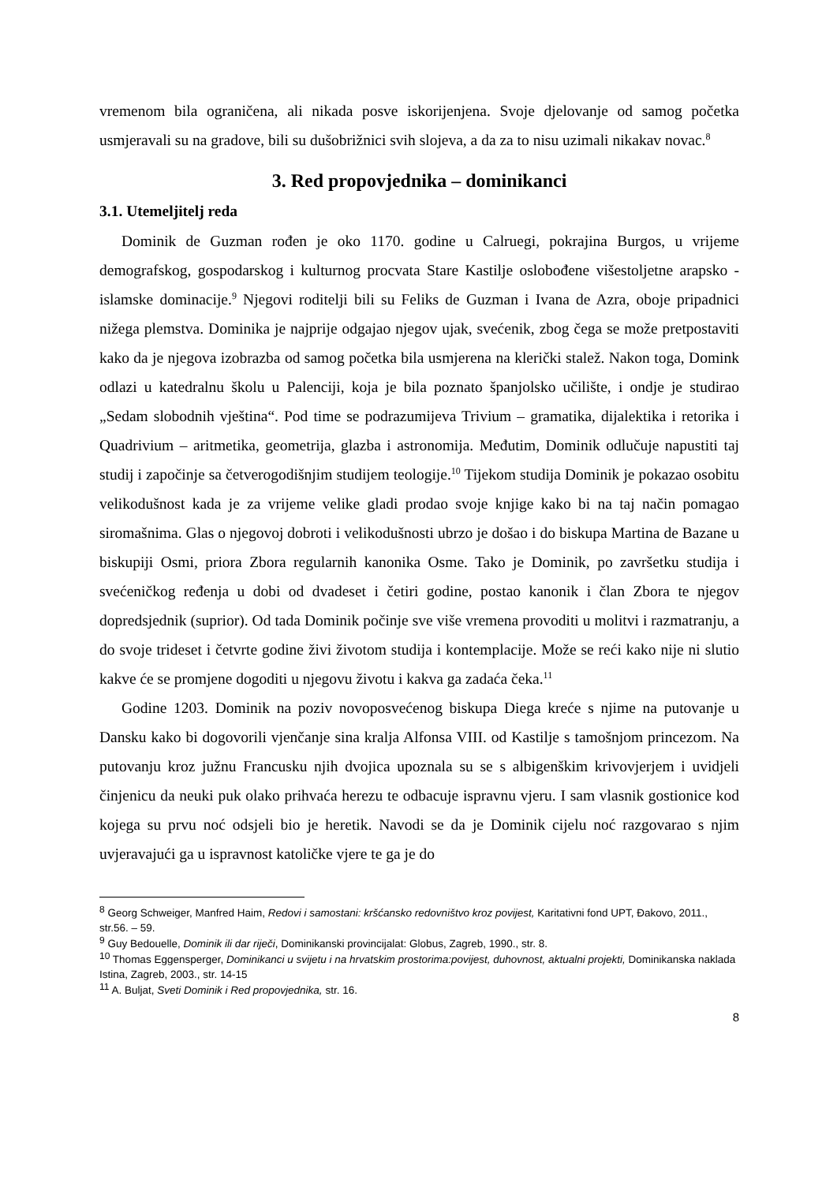vremenom bila ograničena, ali nikada posve iskorijenjena. Svoje djelovanje od samog početka usmjeravali su na gradove, bili su dušobrižnici svih slojeva, a da za to nisu uzimali nikakav novac.<sup>8</sup>
3. Red propovjednika – dominikanci
3.1. Utemeljitelj reda
Dominik de Guzman rođen je oko 1170. godine u Calruegi, pokrajina Burgos, u vrijeme demografskog, gospodarskog i kulturnog procvata Stare Kastilje oslobođene višestoljetne arapsko - islamske dominacije.<sup>9</sup> Njegovi roditelji bili su Feliks de Guzman i Ivana de Azra, oboje pripadnici nižega plemstva. Dominika je najprije odgajao njegov ujak, svećenik, zbog čega se može pretpostaviti kako da je njegova izobrazba od samog početka bila usmjerena na klerički stalež. Nakon toga, Domink odlazi u katedralnu školu u Palenciji, koja je bila poznato španjolsko učilište, i ondje je studirao „Sedam slobodnih vještina“. Pod time se podrazumijeva Trivium – gramatika, dijalektika i retorika i Quadrivium – aritmetika, geometrija, glazba i astronomija. Međutim, Dominik odlučuje napustiti taj studij i započinje sa četverogodišnjim studijem teologije.<sup>10</sup> Tijekom studija Dominik je pokazao osobitu velikodušnost kada je za vrijeme velike gladi prodao svoje knjige kako bi na taj način pomagao siromašnima. Glas o njegovoj dobroti i velikodušnosti ubrzo je došao i do biskupa Martina de Bazane u biskupiji Osmi, priora Zbora regularnih kanonika Osme. Tako je Dominik, po završetku studija i svećeničkog ređenja u dobi od dvadeset i četiri godine, postao kanonik i član Zbora te njegov dopredsjednik (suprior). Od tada Dominik počinje sve više vremena provoditi u molitvi i razmatranju, a do svoje trideset i četvrte godine živi životom studija i kontemplacije. Može se reći kako nije ni slutio kakve će se promjene dogoditi u njegovu životu i kakva ga zadaća čeka.<sup>11</sup>
Godine 1203. Dominik na poziv novoposvećenog biskupa Diega kreće s njime na putovanje u Dansku kako bi dogovorili vjenčanje sina kralja Alfonsa VIII. od Kastilje s tamošnjom princezom. Na putovanju kroz južnu Francusku njih dvojica upoznala su se s albigenškim krivovjerjem i uvidjeli činjenicu da neuki puk olako prihvaća herezu te odbacuje ispravnu vjeru. I sam vlasnik gostionice kod kojega su prvu noć odsjeli bio je heretik. Navodi se da je Dominik cijelu noć razgovarao s njim uvjeravajući ga u ispravnost katoličke vjere te ga je do
<sup>8</sup> Georg Schweiger, Manfred Haim, Redovi i samostani: kršćansko redovništvo kroz povijest, Karitativni fond UPT, Đakovo, 2011., str.56. – 59.
<sup>9</sup> Guy Bedouelle, Dominik ili dar riječi, Dominikanski provincijalat: Globus, Zagreb, 1990., str. 8.
<sup>10</sup> Thomas Eggensperger, Dominikanci u svijetu i na hrvatskim prostorima:povijest, duhovnost, aktualni projekti, Dominikanska naklada Istina, Zagreb, 2003., str. 14-15
<sup>11</sup> A. Buljat, Sveti Dominik i Red propovjednika, str. 16.
8